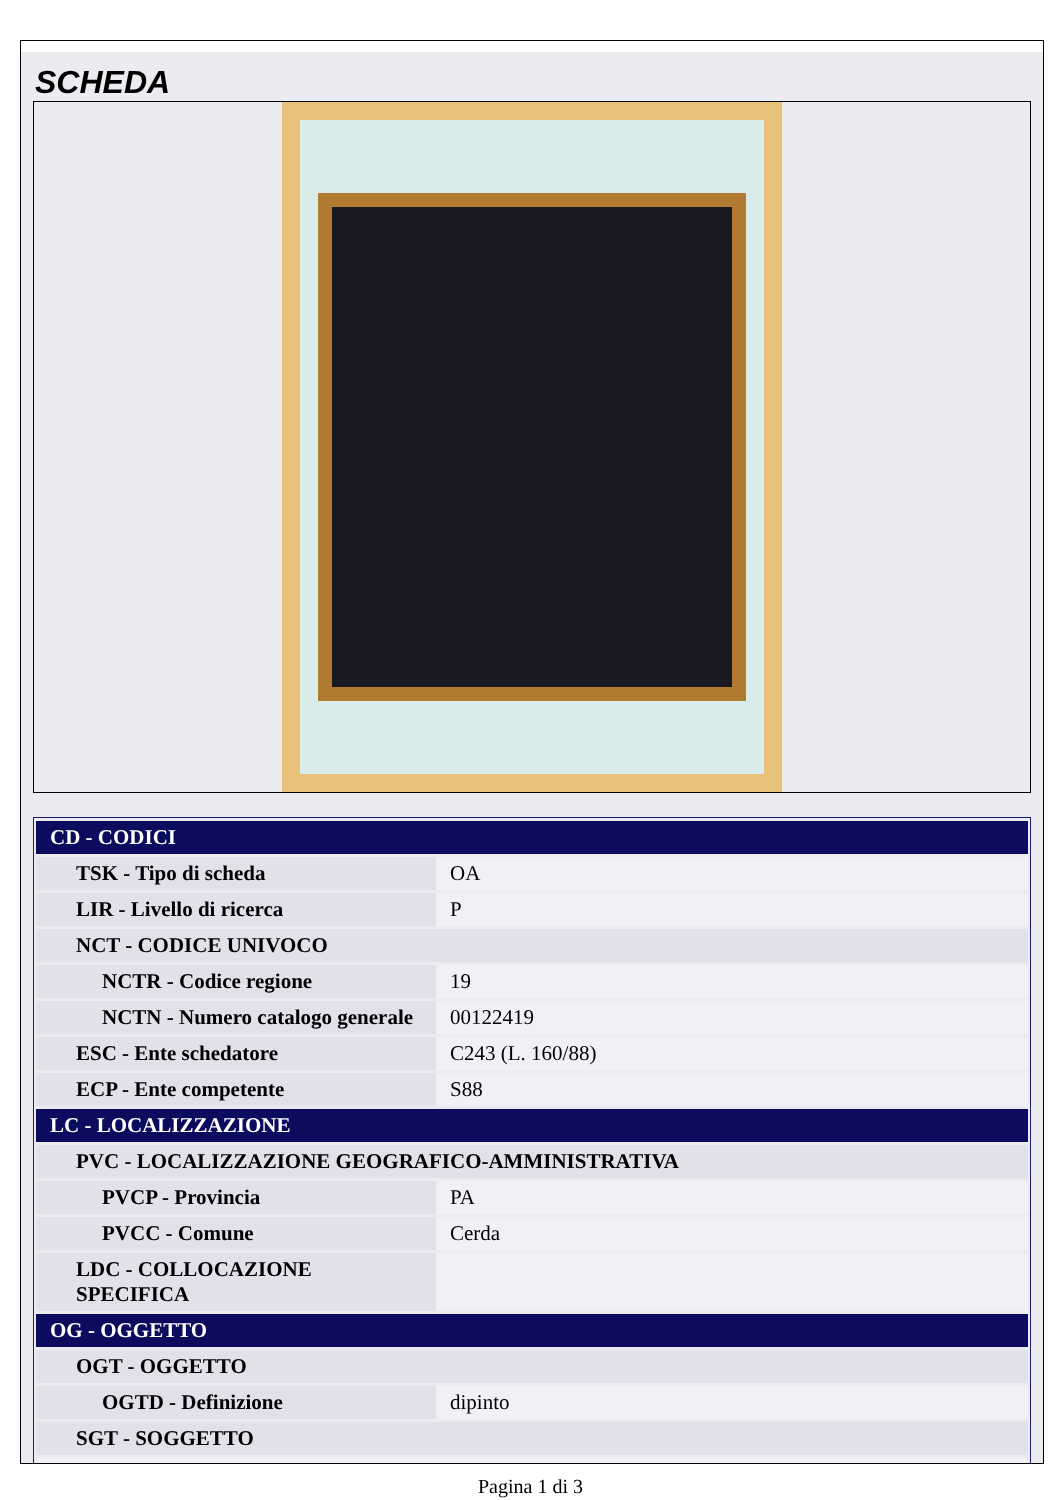SCHEDA
| CD - CODICI | |
| TSK - Tipo di scheda | OA |
| LIR - Livello di ricerca | P |
| NCT - CODICE UNIVOCO | |
| NCTR - Codice regione | 19 |
| NCTN - Numero catalogo generale | 00122419 |
| ESC - Ente schedatore | C243 (L. 160/88) |
| ECP - Ente competente | S88 |
| LC - LOCALIZZAZIONE | |
| PVC - LOCALIZZAZIONE GEOGRAFICO-AMMINISTRATIVA | |
| PVCP - Provincia | PA |
| PVCC - Comune | Cerda |
| LDC - COLLOCAZIONE SPECIFICA | |
| OG - OGGETTO | |
| OGT - OGGETTO | |
| OGTD - Definizione | dipinto |
| SGT - SOGGETTO | |
Pagina 1 di 3